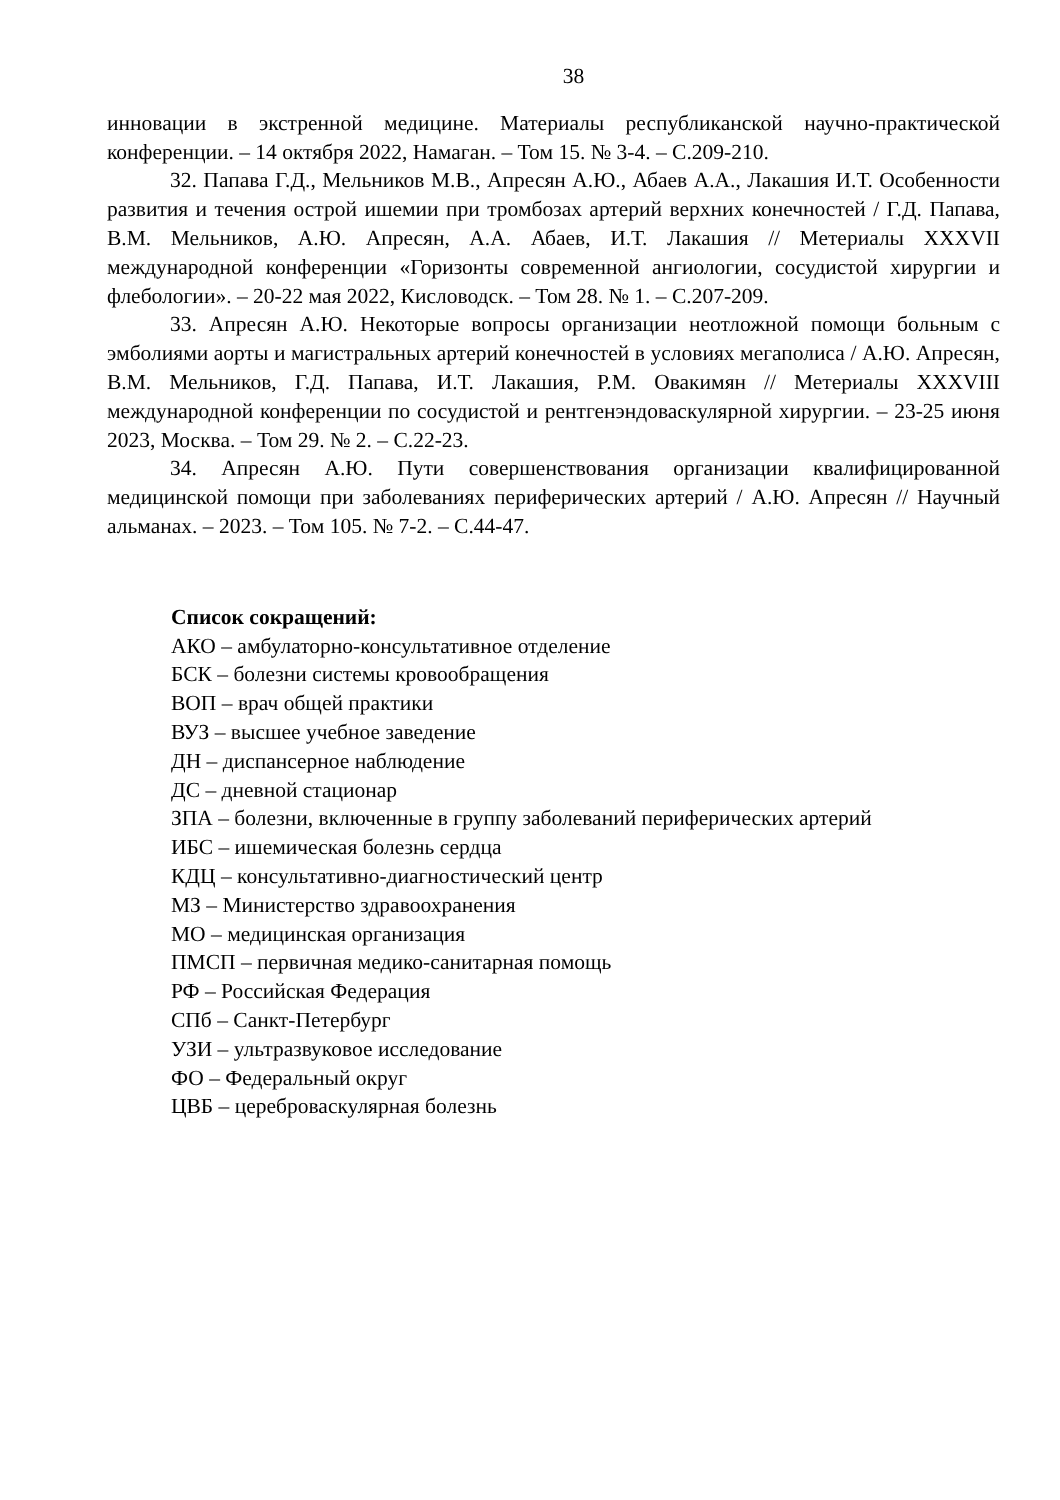38
инновации в экстренной медицине. Материалы республиканской научно-практической конференции. – 14 октября 2022, Намаган. – Том 15. № 3-4. – С.209-210.
32. Папава Г.Д., Мельников М.В., Апресян А.Ю., Абаев А.А., Лакашия И.Т. Особенности развития и течения острой ишемии при тромбозах артерий верхних конечностей / Г.Д. Папава, В.М. Мельников, А.Ю. Апресян, А.А. Абаев, И.Т. Лакашия // Метериалы XXXVII международной конференции «Горизонты современной ангиологии, сосудистой хирургии и флебологии». – 20-22 мая 2022, Кисловодск. – Том 28. № 1. – С.207-209.
33. Апресян А.Ю. Некоторые вопросы организации неотложной помощи больным с эмболиями аорты и магистральных артерий конечностей в условиях мегаполиса / А.Ю. Апресян, В.М. Мельников, Г.Д. Папава, И.Т. Лакашия, Р.М. Овакимян // Метериалы XXXVIII международной конференции по сосудистой и рентгенэндоваскулярной хирургии. – 23-25 июня 2023, Москва. – Том 29. № 2. – С.22-23.
34. Апресян А.Ю. Пути совершенствования организации квалифицированной медицинской помощи при заболеваниях периферических артерий / А.Ю. Апресян // Научный альманах. – 2023. – Том 105. № 7-2. – С.44-47.
Список сокращений:
АКО – амбулаторно-консультативное отделение
БСК – болезни системы кровообращения
ВОП – врач общей практики
ВУЗ – высшее учебное заведение
ДН – диспансерное наблюдение
ДС – дневной стационар
ЗПА – болезни, включенные в группу заболеваний периферических артерий
ИБС – ишемическая болезнь сердца
КДЦ – консультативно-диагностический центр
МЗ – Министерство здравоохранения
МО – медицинская организация
ПМСП – первичная медико-санитарная помощь
РФ – Российская Федерация
СПб – Санкт-Петербург
УЗИ – ультразвуковое исследование
ФО – Федеральный округ
ЦВБ – цереброваскулярная болезнь